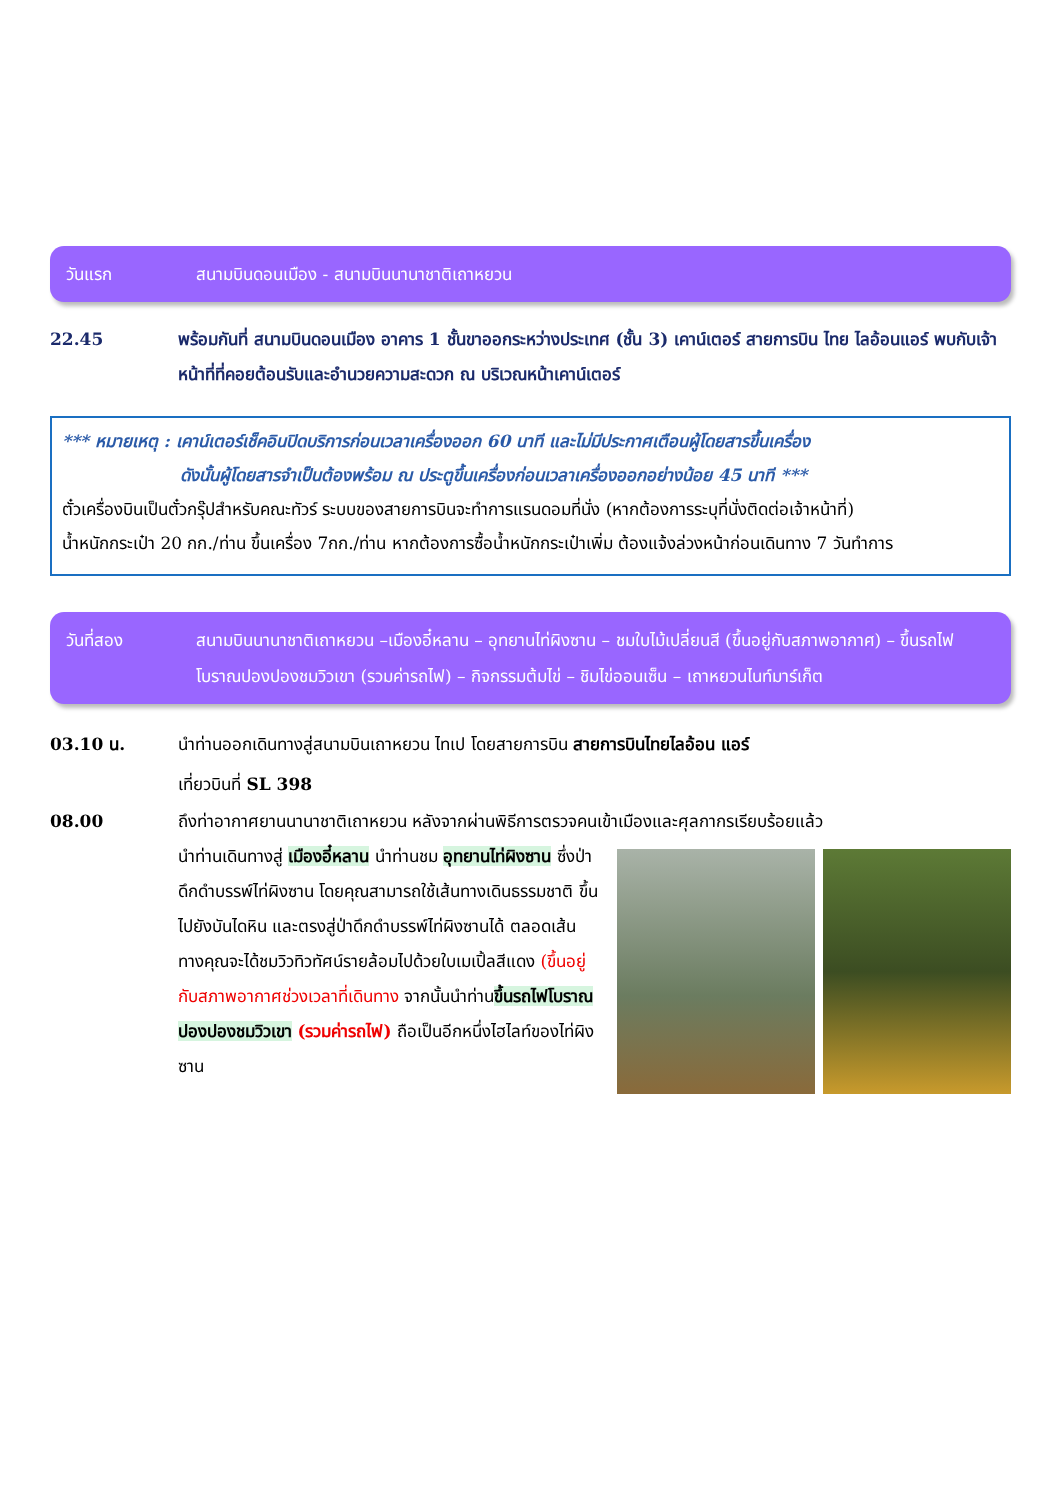วันแรก สนามบินดอนเมือง - สนามบินนานาชาติเถาหยวน
22.45 พร้อมกันที่ สนามบินดอนเมือง อาคาร 1 ชั้นขาออกระหว่างประเทศ (ชั้น 3) เคาน์เตอร์ สายการบิน ไทย ไลอ้อนแอร์ พบกับเจ้าหน้าที่ที่คอยต้อนรับและอำนวยความสะดวก ณ บริเวณหน้าเคาน์เตอร์
*** หมายเหตุ : เคาน์เตอร์เช็คอินปิดบริการก่อนเวลาเครื่องออก 60 นาที และไม่มีประกาศเตือนผู้โดยสารขึ้นเครื่อง
ดังนั้นผู้โดยสารจำเป็นต้องพร้อม ณ ประตูขึ้นเครื่องก่อนเวลาเครื่องออกอย่างน้อย 45 นาที ***
ตั๋วเครื่องบินเป็นตั๋วกรุ๊ปสำหรับคณะทัวร์ ระบบของสายการบินจะทำการแรนดอมที่นั่ง (หากต้องการระบุที่นั่งติดต่อเจ้าหน้าที่)
น้ำหนักกระเป๋า 20 กก./ท่าน ขึ้นเครื่อง 7กก./ท่าน หากต้องการซื้อน้ำหนักกระเป๋าเพิ่ม ต้องแจ้งล่วงหน้าก่อนเดินทาง 7 วันทำการ
วันที่สอง สนามบินนานาชาติเถาหยวน –เมืองอี๋หลาน – อุทยานไท่ผิงซาน – ชมใบไม้เปลี่ยนสี (ขึ้นอยู่กับสภาพอากาศ) – ขึ้นรถไฟโบราณปองปองชมวิวเขา (รวมค่ารถไฟ) – กิจกรรมต้มไข่ – ชิมไข่ออนเซ็น – เถาหยวนไนท์มาร์เก็ต
03.10 น. นำท่านออกเดินทางสู่สนามบินเถาหยวน ไทเป โดยสายการบิน สายการบินไทยไลอ้อน แอร์
เที่ยวบินที่ SL 398
08.00 ถึงท่าอากาศยานนานาชาติเถาหยวน หลังจากผ่านพิธีการตรวจคนเข้าเมืองและศุลกากรเรียบร้อยแล้ว
นำท่านเดินทางสู่ เมืองอี๋หลาน นำท่านชม อุทยานไท่ผิงซาน ซึ่งป่าดึกดำบรรพ์ไท่ผิงซาน โดยคุณสามารถใช้เส้นทางเดินธรรมชาติ ขึ้นไปยังบันไดหิน และตรงสู่ป่าดึกดำบรรพ์ไท่ผิงซานได้ ตลอดเส้นทางคุณจะได้ชมวิวทิวทัศน์รายล้อมไปด้วยใบเมเปิ้ลสีแดง (ขึ้นอยู่กับสภาพอากาศช่วงเวลาที่เดินทาง จากนั้นนำท่านขึ้นรถไฟโบราณปองปองชมวิวเขา (รวมค่ารถไฟ) ถือเป็นอีกหนึ่งไฮไลท์ของไท่ผิงซาน